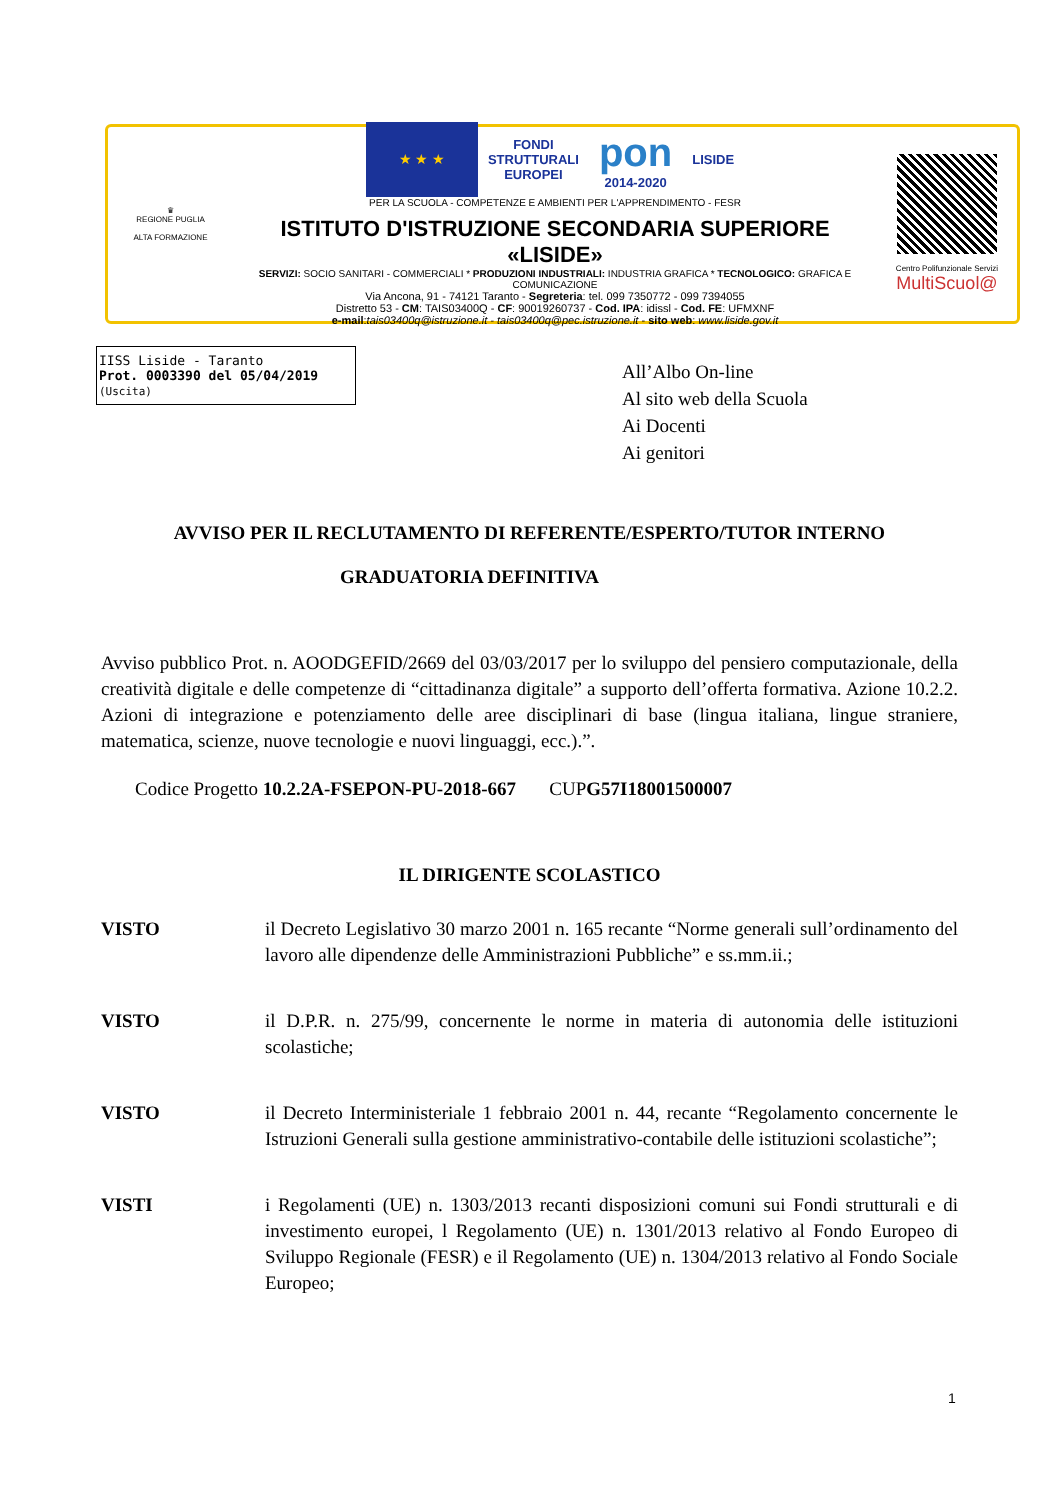♛
REGIONE PUGLIA
ALTA FORMAZIONE
★ ★ ★ FONDI
STRUTTURALI
EUROPEI pon
2014-2020 LISIDE
PER LA SCUOLA - COMPETENZE E AMBIENTI PER L'APPRENDIMENTO - FESR
ISTITUTO D'ISTRUZIONE SECONDARIA SUPERIORE «LISIDE»
SERVIZI: SOCIO SANITARI - COMMERCIALI * PRODUZIONI INDUSTRIALI: INDUSTRIA GRAFICA * TECNOLOGICO: GRAFICA E COMUNICAZIONE
Via Ancona, 91 - 74121 Taranto - Segreteria: tel. 099 7350772 - 099 7394055
Distretto 53 - CM: TAIS03400Q - CF: 90019260737 - Cod. IPA: idissl - Cod. FE: UFMXNF
e-mail:tais03400q@istruzione.it - tais03400q@pec.istruzione.it - sito web: www.liside.gov.it
Centro Polifunzionale Servizi
MultiScuol@
IISS Liside - Taranto
Prot. 0003390 del 05/04/2019
(Uscita)
All’Albo On-line
Al sito web della Scuola
Ai Docenti
Ai genitori
AVVISO PER IL RECLUTAMENTO DI REFERENTE/ESPERTO/TUTOR INTERNO
GRADUATORIA DEFINITIVA
Avviso pubblico Prot. n. AOODGEFID/2669 del 03/03/2017 per lo sviluppo del pensiero computazionale, della creatività digitale e delle competenze di “cittadinanza digitale” a supporto dell’offerta formativa. Azione 10.2.2. Azioni di integrazione e potenziamento delle aree disciplinari di base (lingua italiana, lingue straniere, matematica, scienze, nuove tecnologie e nuovi linguaggi, ecc.).”.
Codice Progetto 10.2.2A-FSEPON-PU-2018-667 CUPG57I18001500007
IL DIRIGENTE SCOLASTICO
VISTO il Decreto Legislativo 30 marzo 2001 n. 165 recante “Norme generali sull’ordinamento del lavoro alle dipendenze delle Amministrazioni Pubbliche” e ss.mm.ii.;
VISTO il D.P.R. n. 275/99, concernente le norme in materia di autonomia delle istituzioni scolastiche;
VISTO il Decreto Interministeriale 1 febbraio 2001 n. 44, recante “Regolamento concernente le Istruzioni Generali sulla gestione amministrativo-contabile delle istituzioni scolastiche”;
VISTI i Regolamenti (UE) n. 1303/2013 recanti disposizioni comuni sui Fondi strutturali e di investimento europei, l Regolamento (UE) n. 1301/2013 relativo al Fondo Europeo di Sviluppo Regionale (FESR) e il Regolamento (UE) n. 1304/2013 relativo al Fondo Sociale Europeo;
1